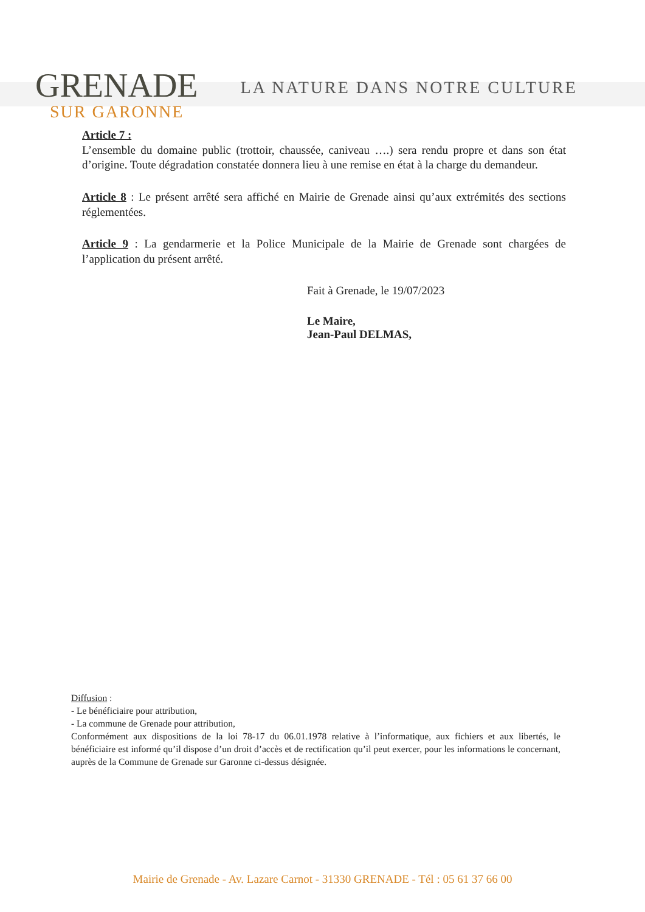GRENADE
SUR GARONNE
LA NATURE DANS NOTRE CULTURE
Article 7 :
L’ensemble du domaine public (trottoir, chaussée, caniveau ….) sera rendu propre et dans son état d’origine. Toute dégradation constatée donnera lieu à une remise en état à la charge du demandeur.
Article 8 : Le présent arrêté sera affiché en Mairie de Grenade ainsi qu’aux extrémités des sections réglementées.
Article 9 : La gendarmerie et la Police Municipale de la Mairie de Grenade sont chargées de l’application du présent arrêté.
Fait à Grenade, le 19/07/2023
Le Maire,
Jean-Paul DELMAS,
Diffusion :
- Le bénéficiaire pour attribution,
- La commune de Grenade pour attribution,
Conformément aux dispositions de la loi 78-17 du 06.01.1978 relative à l’informatique, aux fichiers et aux libertés, le bénéficiaire est informé qu’il dispose d’un droit d’accès et de rectification qu’il peut exercer, pour les informations le concernant, auprès de la Commune de Grenade sur Garonne ci-dessus désignée.
Mairie de Grenade - Av. Lazare Carnot - 31330 GRENADE - Tél : 05 61 37 66 00